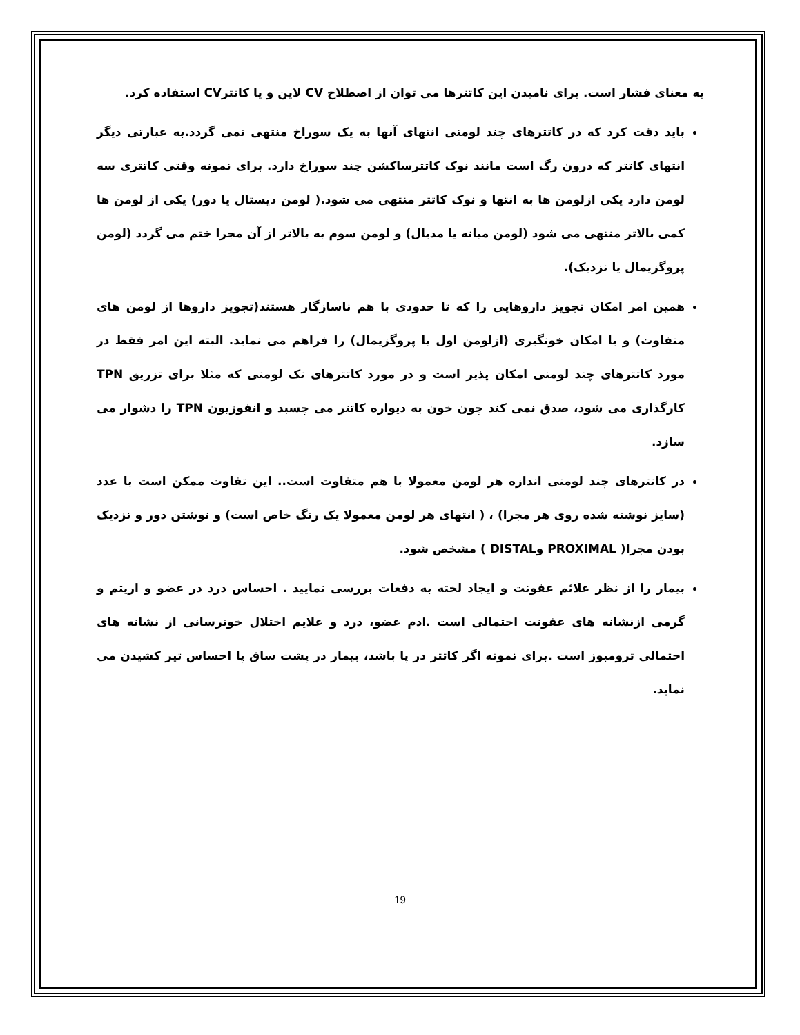به معنای فشار است. برای نامیدن این کاتترها می توان از اصطلاح CV لاین و یا کاتترCV استفاده کرد.
باید دقت کرد که در کاتترهای چند لومنی انتهای آنها به یک سوراخ منتهی نمی گردد.به عبارتی دیگر انتهای کاتتر که درون رگ است مانند نوک کاتترساکشن چند سوراخ دارد. برای نمونه وقتی کاتتری سه لومن دارد یکی ازلومن ها به انتها و نوک کاتتر منتهی می شود.( لومن دیستال یا دور) یکی از لومن ها کمی بالاتر منتهی می شود (لومن میانه یا مدیال) و لومن سوم به بالاتر از آن مجرا ختم می گردد (لومن پروگزیمال یا نزدیک).
همین امر امکان تجویز داروهایی را که تا حدودی با هم ناسازگار هستند(تجویز داروها از لومن های متفاوت) و یا امکان خونگیری (ازلومن اول یا پروگزیمال) را فراهم می نماید. البته این امر فقط در مورد کاتترهای چند لومنی امکان پذیر است و در مورد کاتترهای تک لومنی که مثلا برای تزریق TPN کارگذاری می شود، صدق نمی کند چون خون به دیواره کاتتر می چسبد و انفوزیون TPN را دشوار می سازد.
در کاتترهای چند لومنی اندازه هر لومن معمولا با هم متفاوت است.. این تفاوت ممکن است با عدد (سایز نوشته شده روی هر مجرا) ، ( انتهای هر لومن معمولا یک رنگ خاص است) و نوشتن دور و نزدیک بودن مجرا( PROXIMAL وDISTAL ) مشخص شود.
بیمار را از نظر علائم عفونت و ایجاد لخته به دفعات بررسی نمایید . احساس درد در عضو و اریتم و گرمی ازنشانه های عفونت احتمالی است .ادم عضو، درد و علایم اختلال خونرسانی از نشانه های احتمالی ترومبوز است .برای نمونه اگر کاتتر در پا باشد، بیمار در پشت ساق پا احساس تیر کشیدن می نماید.
19